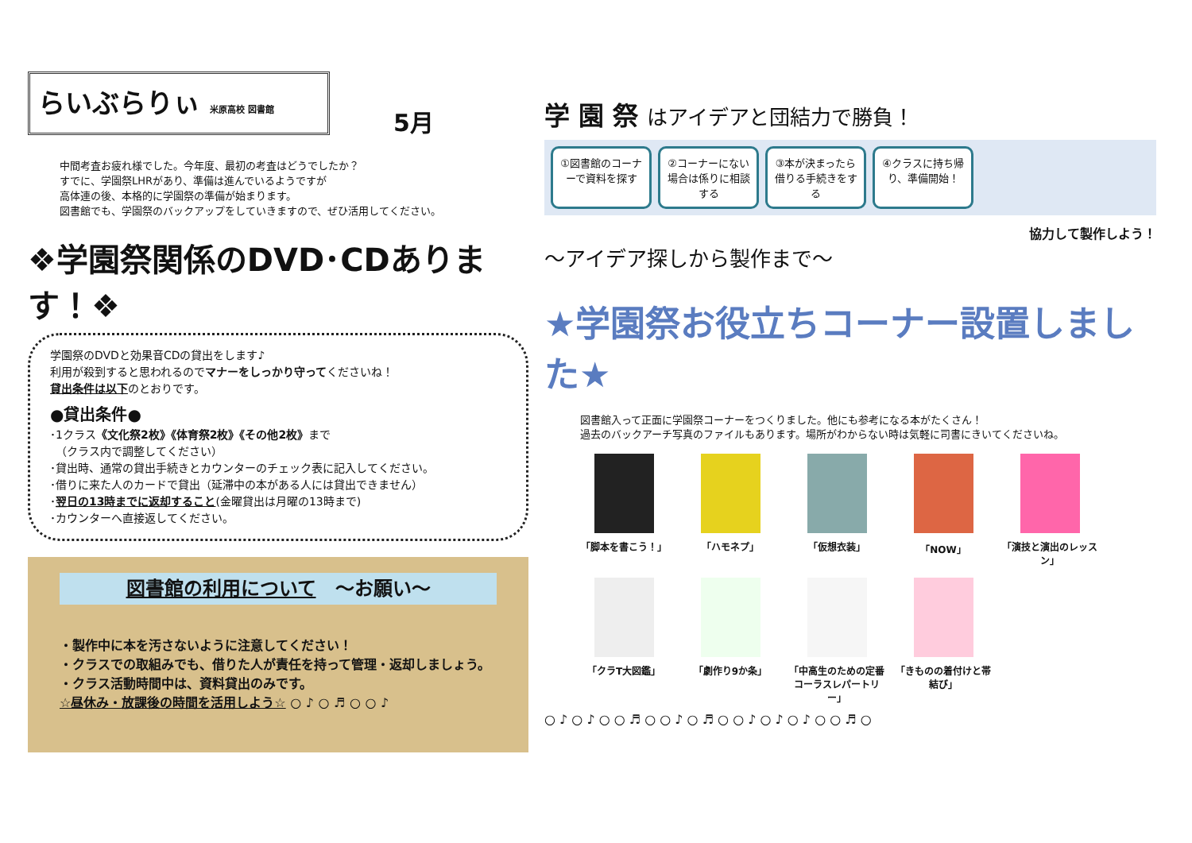らいぶらりぃ 米原高校 図書館
5月
中間考査お疲れ様でした。今年度、最初の考査はどうでしたか？
すでに、学園祭LHRがあり、準備は進んでいるようですが
高体連の後、本格的に学園祭の準備が始まります。
図書館でも、学園祭のバックアップをしていきますので、ぜひ活用してください。
❖学園祭関係のDVD･CDあります！❖
学園祭のDVDと効果音CDの貸出をします♪
利用が殺到すると思われるのでマナーをしっかり守ってくださいね！
貸出条件は以下のとおりです。
●貸出条件●
･1クラス《文化祭2枚》《体育祭2枚》《その他2枚》まで
　（クラス内で調整してください）
･貸出時、通常の貸出手続きとカウンターのチェック表に記入してください。
･借りに来た人のカードで貸出（延滞中の本がある人には貸出できません）
･翌日の13時までに返却すること(金曜貸出は月曜の13時まで)
･カウンターへ直接返してください。
図書館の利用について　～お願い～
・製作中に本を汚さないように注意してください！
・クラスでの取組みでも、借りた人が責任を持って管理・返却しましょう。
・クラス活動時間中は、資料貸出のみです。
☆昼休み・放課後の時間を活用しよう☆ ○ ♪ ○ ♬ ○ ○ ♪
学 園 祭 はアイデアと団結力で勝負！
①図書館のコーナーで資料を探す
②コーナーにない場合は係りに相談する
③本が決まったら借りる手続きをする
④クラスに持ち帰り、準備開始！
協力して製作しよう！
～アイデア探しから製作まで～
★学園祭お役立ちコーナー設置しました★
図書館入って正面に学園祭コーナーをつくりました。他にも参考になる本がたくさん！
過去のバックアーチ写真のファイルもあります。場所がわからない時は気軽に司書にきいてくださいね。
「脚本を書こう！」
「ハモネプ」
「仮想衣装」
「NOW」
「演技と演出のレッスン」
「クラT大図鑑」
「劇作り9か条」
「中高生のための定番コーラスレパートリー」
「きものの着付けと帯結び」
○ ♪ ○ ♪ ○ ○ ♬ ○ ○ ♪ ○ ♬ ○ ○ ♪ ○ ♪ ○ ♪ ○ ○ ♬ ○